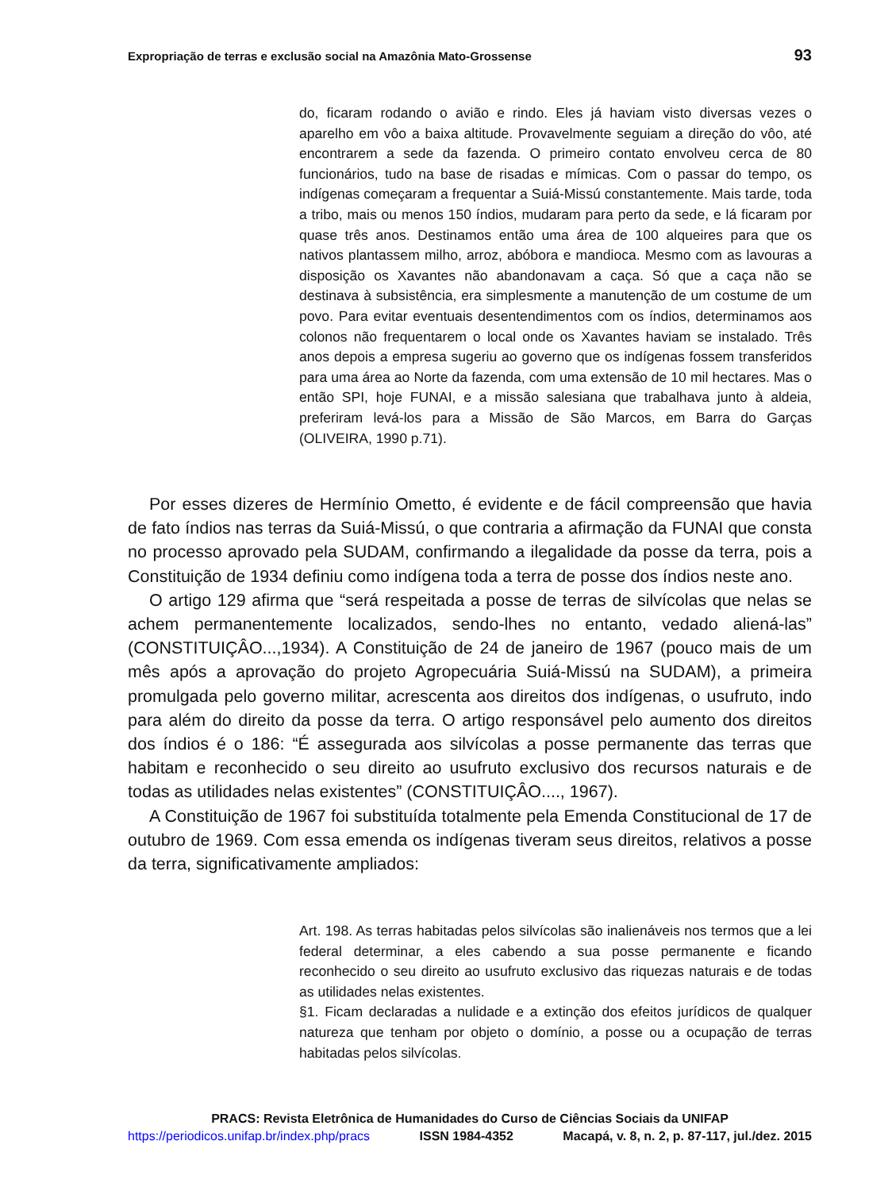Expropriação de terras e exclusão social na Amazônia Mato-Grossense 93
do, ficaram rodando o avião e rindo. Eles já haviam visto diversas vezes o aparelho em vôo a baixa altitude. Provavelmente seguiam a direção do vôo, até encontrarem a sede da fazenda. O primeiro contato envolveu cerca de 80 funcionários, tudo na base de risadas e mímicas. Com o passar do tempo, os indígenas começaram a frequentar a Suiá-Missú constantemente. Mais tarde, toda a tribo, mais ou menos 150 índios, mudaram para perto da sede, e lá ficaram por quase três anos. Destinamos então uma área de 100 alqueires para que os nativos plantassem milho, arroz, abóbora e mandioca. Mesmo com as lavouras a disposição os Xavantes não abandonavam a caça. Só que a caça não se destinava à subsistência, era simplesmente a manutenção de um costume de um povo. Para evitar eventuais desentendimentos com os índios, determinamos aos colonos não frequentarem o local onde os Xavantes haviam se instalado. Três anos depois a empresa sugeriu ao governo que os indígenas fossem transferidos para uma área ao Norte da fazenda, com uma extensão de 10 mil hectares. Mas o então SPI, hoje FUNAI, e a missão salesiana que trabalhava junto à aldeia, preferiram levá-los para a Missão de São Marcos, em Barra do Garças (OLIVEIRA, 1990 p.71).
Por esses dizeres de Hermínio Ometto, é evidente e de fácil compreensão que havia de fato índios nas terras da Suiá-Missú, o que contraria a afirmação da FUNAI que consta no processo aprovado pela SUDAM, confirmando a ilegalidade da posse da terra, pois a Constituição de 1934 definiu como indígena toda a terra de posse dos índios neste ano.
O artigo 129 afirma que “será respeitada a posse de terras de silvícolas que nelas se achem permanentemente localizados, sendo-lhes no entanto, vedado aliená-las” (CONSTITUIÇÂO...,1934). A Constituição de 24 de janeiro de 1967 (pouco mais de um mês após a aprovação do projeto Agropecuária Suiá-Missú na SUDAM), a primeira promulgada pelo governo militar, acrescenta aos direitos dos indígenas, o usufruto, indo para além do direito da posse da terra. O artigo responsável pelo aumento dos direitos dos índios é o 186: “É assegurada aos silvícolas a posse permanente das terras que habitam e reconhecido o seu direito ao usufruto exclusivo dos recursos naturais e de todas as utilidades nelas existentes” (CONSTITUIÇÂO...., 1967).
A Constituição de 1967 foi substituída totalmente pela Emenda Constitucional de 17 de outubro de 1969. Com essa emenda os indígenas tiveram seus direitos, relativos a posse da terra, significativamente ampliados:
Art. 198. As terras habitadas pelos silvícolas são inalienáveis nos termos que a lei federal determinar, a eles cabendo a sua posse permanente e ficando reconhecido o seu direito ao usufruto exclusivo das riquezas naturais e de todas as utilidades nelas existentes.
§1. Ficam declaradas a nulidade e a extinção dos efeitos jurídicos de qualquer natureza que tenham por objeto o domínio, a posse ou a ocupação de terras habitadas pelos silvícolas.
PRACS: Revista Eletrônica de Humanidades do Curso de Ciências Sociais da UNIFAP
https://periodicos.unifap.br/index.php/pracs ISSN 1984-4352 Macapá, v. 8, n. 2, p. 87-117, jul./dez. 2015